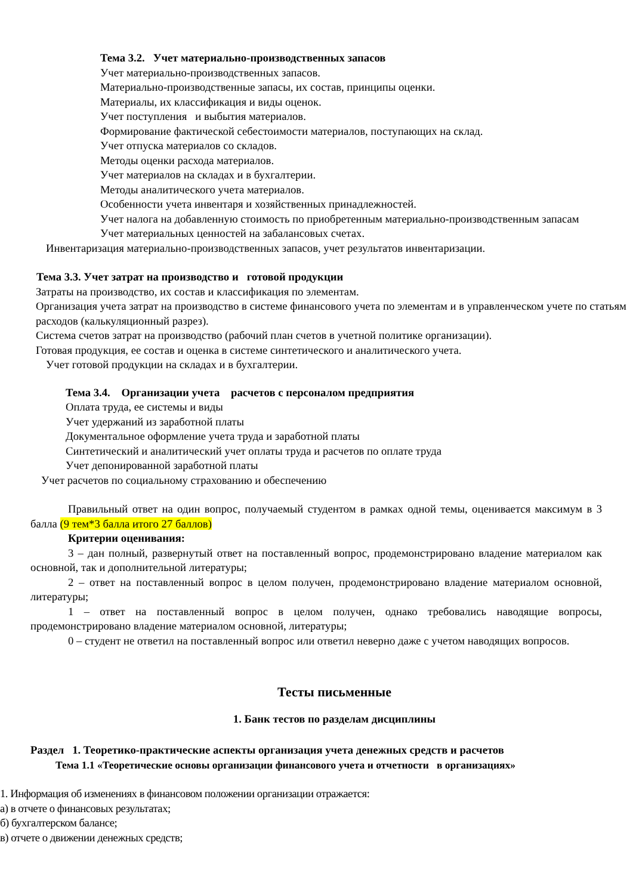Тема 3.2. Учет материально-производственных запасов
Учет материально-производственных запасов.
Материально-производственные запасы, их состав, принципы оценки.
Материалы, их классификация и виды оценок.
Учет поступления и выбытия материалов.
Формирование фактической себестоимости материалов, поступающих на склад.
Учет отпуска материалов со складов.
Методы оценки расхода материалов.
Учет материалов на складах и в бухгалтерии.
Методы аналитического учета материалов.
Особенности учета инвентаря и хозяйственных принадлежностей.
Учет налога на добавленную стоимость по приобретенным материально-производственным запасам
Учет материальных ценностей на забалансовых счетах.
Инвентаризация материально-производственных запасов, учет результатов инвентаризации.
Тема 3.3. Учет затрат на производство и готовой продукции
Затраты на производство, их состав и классификация по элементам.
Организация учета затрат на производство в системе финансового учета по элементам и в управленческом учете по статьям расходов (калькуляционный разрез).
Система счетов затрат на производство (рабочий план счетов в учетной политике организации).
Готовая продукция, ее состав и оценка в системе синтетического и аналитического учета.
Учет готовой продукции на складах и в бухгалтерии.
Тема 3.4. Организации учета расчетов с персоналом предприятия
Оплата труда, ее системы и виды
Учет удержаний из заработной платы
Документальное оформление учета труда и заработной платы
Синтетический и аналитический учет оплаты труда и расчетов по оплате труда
Учет депонированной заработной платы
Учет расчетов по социальному страхованию и обеспечению
Правильный ответ на один вопрос, получаемый студентом в рамках одной темы, оценивается максимум в 3 балла (9 тем*3 балла итого 27 баллов)
Критерии оценивания:
3 – дан полный, развернутый ответ на поставленный вопрос, продемонстрировано владение материалом как основной, так и дополнительной литературы;
2 – ответ на поставленный вопрос в целом получен, продемонстрировано владение материалом основной, литературы;
1 – ответ на поставленный вопрос в целом получен, однако требовались наводящие вопросы, продемонстрировано владение материалом основной, литературы;
0 – студент не ответил на поставленный вопрос или ответил неверно даже с учетом наводящих вопросов.
Тесты письменные
1. Банк тестов по разделам дисциплины
Раздел 1. Теоретико-практические аспекты организация учета денежных средств и расчетов
Тема 1.1 «Теоретические основы организации финансового учета и отчетности в организациях»
1. Информация об изменениях в финансовом положении организации отражается:
а) в отчете о финансовых результатах;
б) бухгалтерском балансе;
в) отчете о движении денежных средств;